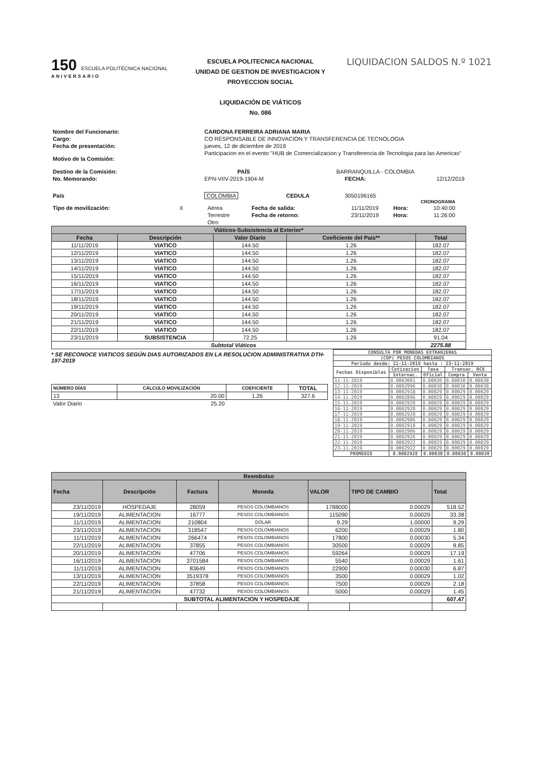150 ESCUELA POLITÉCNICA NACIONAL
ANIVERSARIO
ESCUELA POLITECNICA NACIONAL
UNIDAD DE GESTION DE INVESTIGACION Y PROYECCION SOCIAL
LIQUIDACIÓN DE VIÁTICOS
No. 086
LIQUIDACION SALDOS N.º 1021
| Nombre del Funcionario: | CARDONA FERREIRA ADRIANA MARIA | | | |
| Cargo: | CO RESPONSABLE DE INNOVACION Y TRANSFERENCIA DE TECNOLOGIA | | | |
| Fecha de presentación: | jueves, 12 de diciembre de 2019 | | | |
| Motivo de la Comisión: | Participacion en el evento "HUB de Comercializacion y Transferencia de Tecnologia para las Americas" | | | |
| Destino de la Comisión: | PAÍS | BARRANQUILLA - COLOMBIA | | |
| No. Memorando: | EPN-VIIV-2019-1904-M | | FECHA: | 12/12/2019 |
| País | COLOMBIA | CEDULA | 3050196165 | |
CRONOGRAMA
| Tipo de movilización: | X | Aérea | Fecha de salida: | 11/11/2019 | Hora: | 10:40:00 |
| | | Terrestre | Fecha de retorno: | 23/11/2019 | Hora: | 11:26:00 |
| | | Otro | | | | |
| Viáticos-Subsistencia al Exterior* | | | | |
| --- | --- | --- | --- | --- |
| Fecha | Descripción | Valor Diario | Coeficiente del Pais** | Total |
| 11/11/2019 | VIATICO | 144.50 | 1.26 | 182.07 |
| 12/11/2019 | VIATICO | 144.50 | 1.26 | 182.07 |
| 13/11/2019 | VIATICO | 144.50 | 1.26 | 182.07 |
| 14/11/2019 | VIATICO | 144.50 | 1.26 | 182.07 |
| 15/11/2019 | VIATICO | 144.50 | 1.26 | 182.07 |
| 16/11/2019 | VIATICO | 144.50 | 1.26 | 182.07 |
| 17/11/2019 | VIATICO | 144.50 | 1.26 | 182.07 |
| 18/11/2019 | VIATICO | 144.50 | 1.26 | 182.07 |
| 19/11/2019 | VIATICO | 144.50 | 1.26 | 182.07 |
| 20/11/2019 | VIATICO | 144.50 | 1.26 | 182.07 |
| 21/11/2019 | VIATICO | 144.50 | 1.26 | 182.07 |
| 22/11/2019 | VIATICO | 144.50 | 1.26 | 182.07 |
| 23/11/2019 | SUBSISTENCIA | 72.25 | 1.26 | 91.04 |
| Subtotal Viáticos | | | | 2275.88 |
* SE RECONOCE VIATICOS SEGÚN DIAS AUTORIZADOS EN LA RESOLUCION ADMINISTRATIVA DTH-197-2019
| NÚMERO DÍAS | CÁLCULO MOVILIZACIÓN | COEFICIENTE | TOTAL |
| --- | --- | --- | --- |
| 13 | 20.00 | 1.26 | 327.6 |
| Valor Diario | 25.20 | | |
| CONSULTA POR MONEDAS EXTRANJERAS | | | | |
| --- | --- | --- | --- | --- |
| (COP) PESOS COLOMBIANOS | | | | |
| Periodo desde: 11-11-2019 hasta : 23-11-2019 | | | | |
| Fechas Disponibles | Cotizacion | Tasa | Transac. BCE | |
| | Internac. | Oficial | Compra | Venta |
| 11-11-2019 | 0.0003001 | 0.00030 | 0.00030 | 0.00030 |
| 12-11-2019 | 0.0002996 | 0.00030 | 0.00030 | 0.00030 |
| 13-11-2019 | 0.0002918 | 0.00029 | 0.00029 | 0.00029 |
| 14-11-2019 | 0.0002896 | 0.00029 | 0.00029 | 0.00029 |
| 15-11-2019 | 0.0002920 | 0.00029 | 0.00029 | 0.00029 |
| 16-11-2019 | 0.0002920 | 0.00029 | 0.00029 | 0.00029 |
| 17-11-2019 | 0.0002920 | 0.00029 | 0.00029 | 0.00029 |
| 18-11-2019 | 0.0002906 | 0.00029 | 0.00029 | 0.00029 |
| 19-11-2019 | 0.0002910 | 0.00029 | 0.00029 | 0.00029 |
| 20-11-2019 | 0.0002906 | 0.00029 | 0.00029 | 0.00029 |
| 21-11-2019 | 0.0002926 | 0.00029 | 0.00029 | 0.00029 |
| 22-11-2019 | 0.0002922 | 0.00029 | 0.00029 | 0.00029 |
| 23-11-2019 | 0.0002922 | 0.00029 | 0.00029 | 0.00029 |
| PROMEDIO | 0.0002928 | 0.00030 | 0.00030 | 0.00030 |
| Reembolso | | | | | | |
| --- | --- | --- | --- | --- | --- | --- |
| Fecha | Descripción | Factura | Moneda | VALOR | TIPO DE CAMBIO | Total |
| 23/11/2019 | HOSPEDAJE | 28059 | PESOS COLOMBIANOS | 1788000 | 0.00029 | 518.52 |
| 19/11/2019 | ALIMENTACION | 16777 | PESOS COLOMBIANOS | 115090 | 0.00029 | 33.38 |
| 11/11/2019 | ALIMENTACION | 210804 | DÓLAR | 9.29 | 1.00000 | 9.29 |
| 23/11/2019 | ALIMENTACION | 318547 | PESOS COLOMBIANOS | 6200 | 0.00029 | 1.80 |
| 11/11/2019 | ALIMENTACION | 266474 | PESOS COLOMBIANOS | 17800 | 0.00030 | 5.34 |
| 22/11/2019 | ALIMENTACION | 37855 | PESOS COLOMBIANOS | 30500 | 0.00029 | 8.85 |
| 20/11/2019 | ALIMENTACION | 47706 | PESOS COLOMBIANOS | 59264 | 0.00029 | 17.19 |
| 16/11/2019 | ALIMENTACION | 3701584 | PESOS COLOMBIANOS | 5540 | 0.00029 | 1.61 |
| 11/11/2019 | ALIMENTACION | 83649 | PESOS COLOMBIANOS | 22900 | 0.00030 | 6.87 |
| 13/11/2019 | ALIMENTACION | 3519378 | PESOS COLOMBIANOS | 3500 | 0.00029 | 1.02 |
| 22/11/2019 | ALIMENTACION | 37858 | PESOS COLOMBIANOS | 7500 | 0.00029 | 2.18 |
| 21/11/2019 | ALIMENTACION | 47732 | PESOS COLOMBIANOS | 5000 | 0.00029 | 1.45 |
| SUBTOTAL ALIMENTACION Y HOSPEDAJE | | | | | | 607.47 |